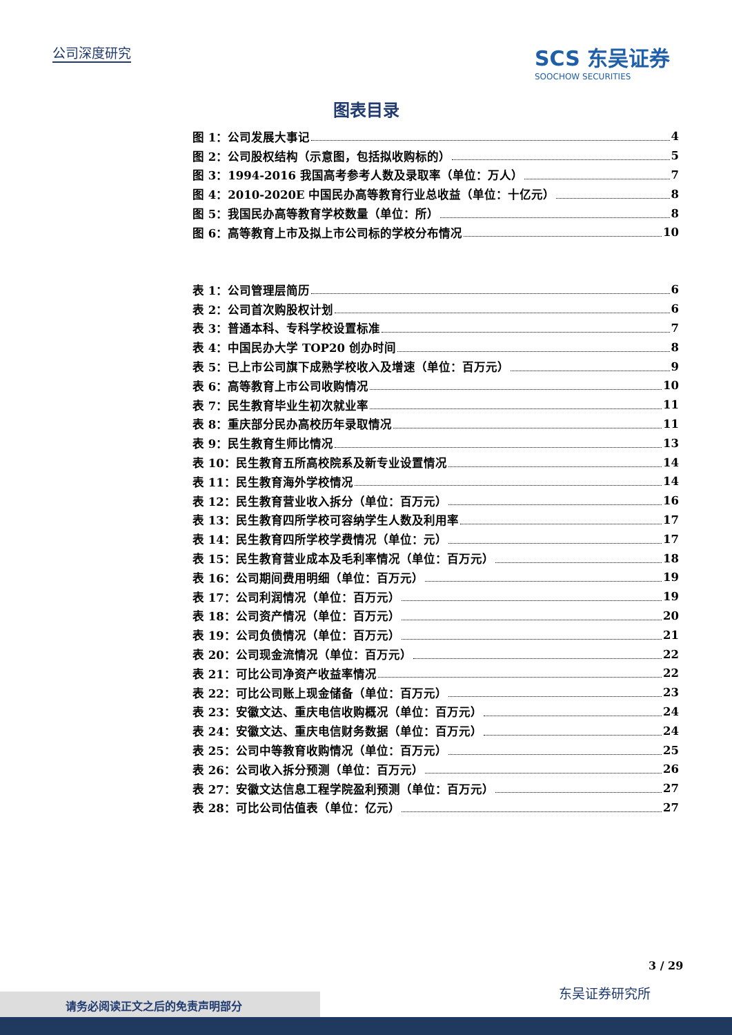公司深度研究
SCS 东吴证券
SOOCHOW SECURITIES
图表目录
图 1：公司发展大事记 4
图 2：公司股权结构（示意图，包括拟收购标的） 5
图 3：1994-2016 我国高考参考人数及录取率（单位：万人） 7
图 4：2010-2020E 中国民办高等教育行业总收益（单位：十亿元） 8
图 5：我国民办高等教育学校数量（单位：所） 8
图 6：高等教育上市及拟上市公司标的学校分布情况 10
表 1：公司管理层简历 6
表 2：公司首次购股权计划 6
表 3：普通本科、专科学校设置标准 7
表 4：中国民办大学 TOP20 创办时间 8
表 5：已上市公司旗下成熟学校收入及增速（单位：百万元） 9
表 6：高等教育上市公司收购情况 10
表 7：民生教育毕业生初次就业率 11
表 8：重庆部分民办高校历年录取情况 11
表 9：民生教育生师比情况 13
表 10：民生教育五所高校院系及新专业设置情况 14
表 11：民生教育海外学校情况 14
表 12：民生教育营业收入拆分（单位：百万元） 16
表 13：民生教育四所学校可容纳学生人数及利用率 17
表 14：民生教育四所学校学费情况（单位：元） 17
表 15：民生教育营业成本及毛利率情况（单位：百万元） 18
表 16：公司期间费用明细（单位：百万元） 19
表 17：公司利润情况（单位：百万元） 19
表 18：公司资产情况（单位：百万元） 20
表 19：公司负债情况（单位：百万元） 21
表 20：公司现金流情况（单位：百万元） 22
表 21：可比公司净资产收益率情况 22
表 22：可比公司账上现金储备（单位：百万元） 23
表 23：安徽文达、重庆电信收购概况（单位：百万元） 24
表 24：安徽文达、重庆电信财务数据（单位：百万元） 24
表 25：公司中等教育收购情况（单位：百万元） 25
表 26：公司收入拆分预测（单位：百万元） 26
表 27：安徽文达信息工程学院盈利预测（单位：百万元） 27
表 28：可比公司估值表（单位：亿元） 27
3 / 29
东吴证券研究所
请务必阅读正文之后的免责声明部分